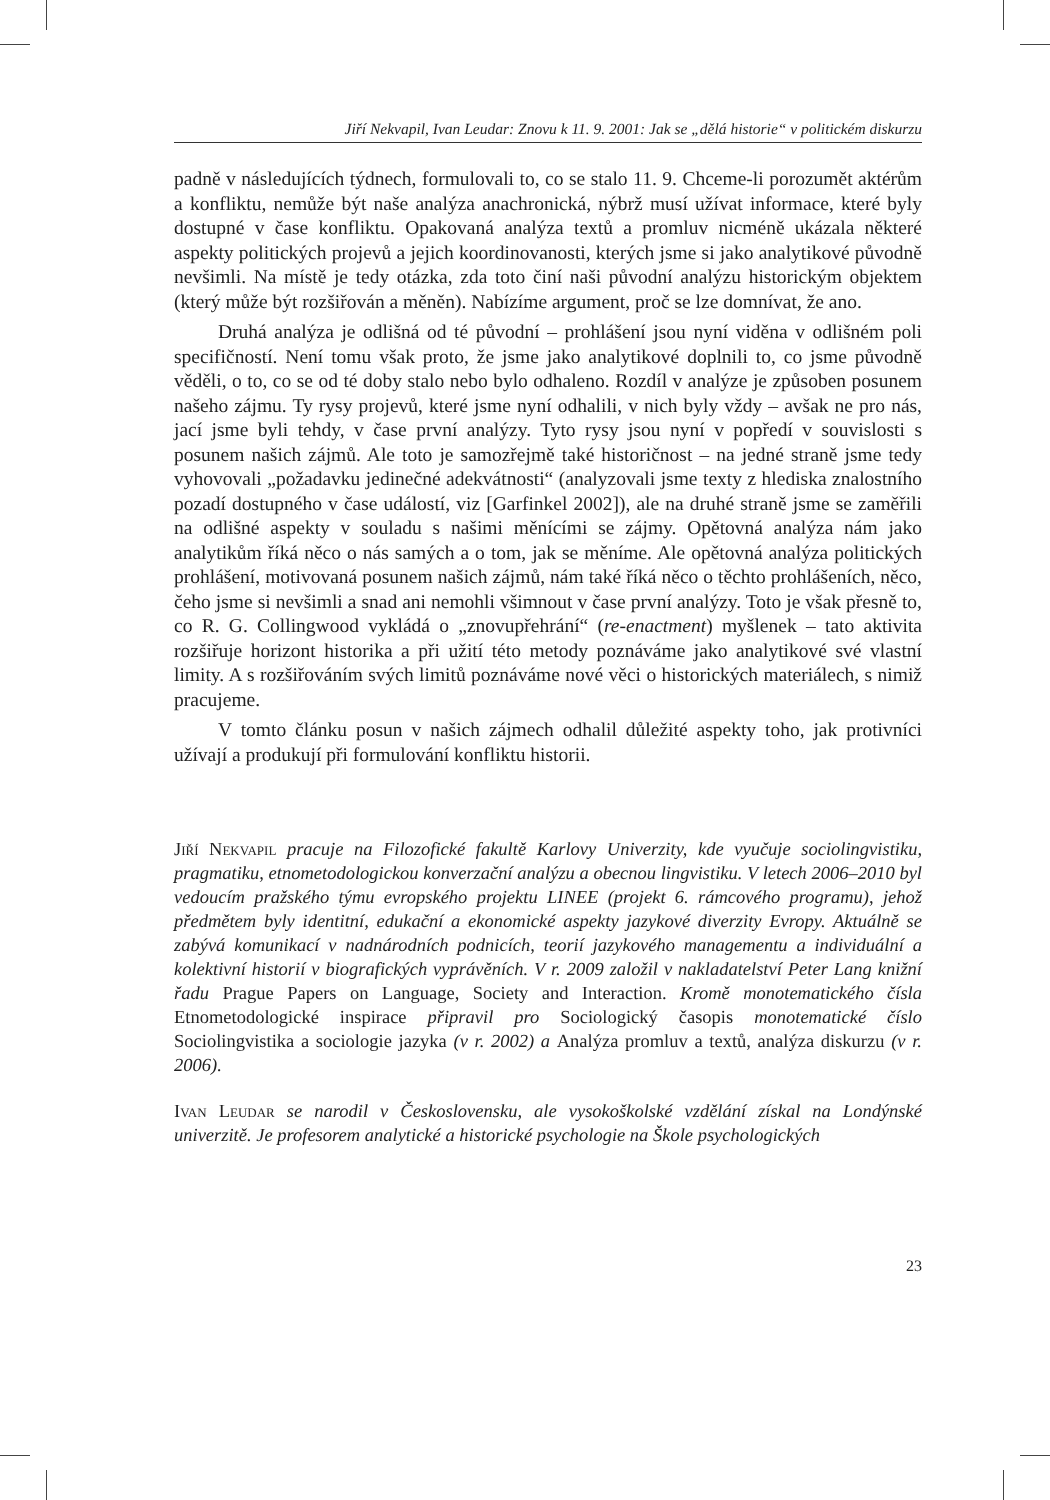Jiří Nekvapil, Ivan Leudar: Znovu k 11. 9. 2001: Jak se „dělá historie“ v politickém diskurzu
padně v následujících týdnech, formulovali to, co se stalo 11. 9. Chceme-li porozumět aktérům a konfliktu, nemůže být naše analýza anachronická, nýbrž musí užívat informace, které byly dostupné v čase konfliktu. Opakovaná analýza textů a promluv nicméně ukázala některé aspekty politických projevů a jejich koordinovanosti, kterých jsme si jako analytikové původně nevšimli. Na místě je tedy otázka, zda toto činí naši původní analýzu historickým objektem (který může být rozšiřován a měněn). Nabízíme argument, proč se lze domnívat, že ano.
Druhá analýza je odlišná od té původní – prohlášení jsou nyní viděna v odlišném poli specifičností. Není tomu však proto, že jsme jako analytikové doplnili to, co jsme původně věděli, o to, co se od té doby stalo nebo bylo odhaleno. Rozdíl v analýze je způsoben posunem našeho zájmu. Ty rysy projevů, které jsme nyní odhalili, v nich byly vždy – avšak ne pro nás, jací jsme byli tehdy, v čase první analýzy. Tyto rysy jsou nyní v popředí v souvislosti s posunem našich zájmů. Ale toto je samozřejmě také historičnost – na jedné straně jsme tedy vyhovovali „požadavku jedinečné adekvátnosti“ (analyzovali jsme texty z hlediska znalostního pozadí dostupného v čase událostí, viz [Garfinkel 2002]), ale na druhé straně jsme se zaměřili na odlišné aspekty v souladu s našimi měnícími se zájmy. Opětovná analýza nám jako analytikům říká něco o nás samých a o tom, jak se měníme. Ale opětovná analýza politických prohlášení, motivovaná posunem našich zájmů, nám také říká něco o těchto prohlášeních, něco, čeho jsme si nevšimli a snad ani nemohli všimnout v čase první analýzy. Toto je však přesně to, co R. G. Collingwood vykládá o „znovupřehrání“ (re-enactment) myšlenek – tato aktivita rozšiřuje horizont historika a při užití této metody poznáváme jako analytikové své vlastní limity. A s rozšiřováním svých limitů poznáváme nové věci o historických materiálech, s nimiž pracujeme.
V tomto článku posun v našich zájmech odhalil důležité aspekty toho, jak protivníci užívají a produkují při formulování konfliktu historii.
Jiří Nekvapil pracuje na Filozofické fakultě Karlovy Univerzity, kde vyučuje sociolingvistiku, pragmatiku, etnometodologickou konverzační analýzu a obecnou lingvistiku. V letech 2006–2010 byl vedoucím pražského týmu evropského projektu LINEE (projekt 6. rámcového programu), jehož předmětem byly identitní, edukační a ekonomické aspekty jazykové diverzity Evropy. Aktuálně se zabývá komunikací v nadnárodních podnicích, teorií jazykového managementu a individuální a kolektivní historií v biografických vyprávěních. V r. 2009 založil v nakladatelství Peter Lang knižní řadu Prague Papers on Language, Society and Interaction. Kromě monotematického čísla Etnometodologické inspirace připravil pro Sociologický časopis monotematické číslo Sociolingvistika a sociologie jazyka (v r. 2002) a Analýza promluv a textů, analýza diskurzu (v r. 2006).
Ivan Leudar se narodil v Československu, ale vysokoškolské vzdělání získal na Londýnské univerzitě. Je profesorem analytické a historické psychologie na Škole psychologických
23